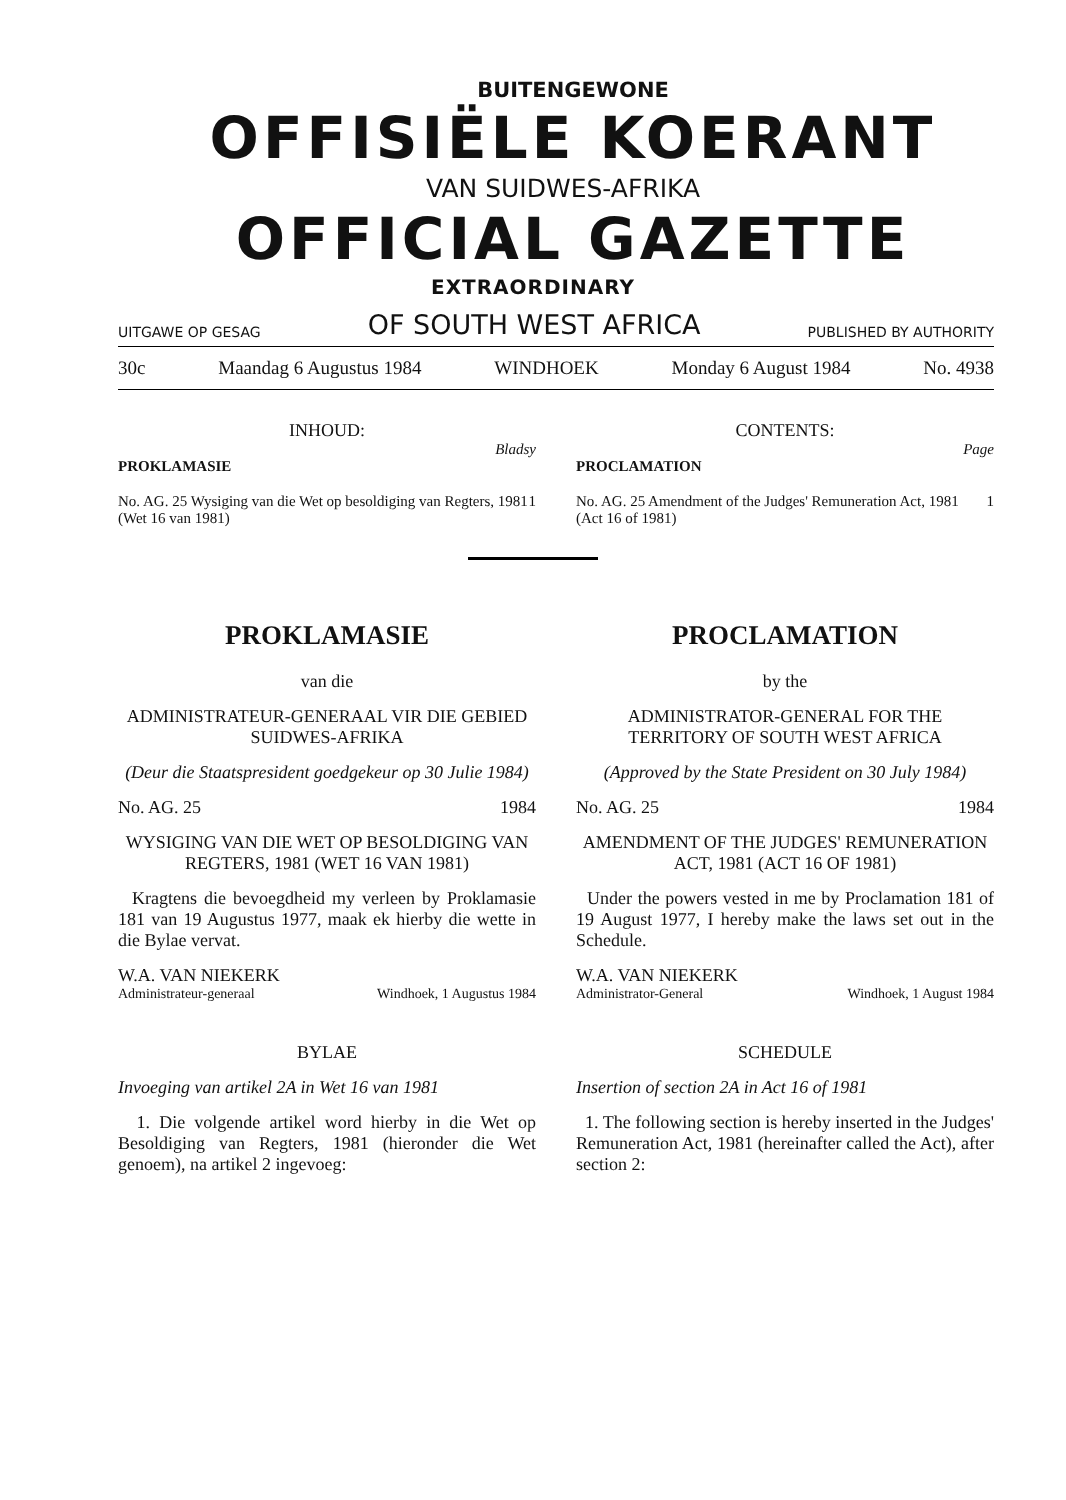BUITENGEWONE
OFFISIËLE KOERANT
VAN SUIDWES-AFRIKA
OFFICIAL GAZETTE
EXTRAORDINARY
UITGAWE OP GESAG OF SOUTH WEST AFRICA PUBLISHED BY AUTHORITY
30c Maandag 6 Augustus 1984 WINDHOEK Monday 6 August 1984 No. 4938
INHOUD:
Bladsy
PROKLAMASIE
No. AG. 25 Wysiging van die Wet op besoldiging van Regters, 1981 (Wet 16 van 1981) 1
CONTENTS:
Page
PROCLAMATION
No. AG. 25 Amendment of the Judges' Remuneration Act, 1981 (Act 16 of 1981) 1
PROKLAMASIE
van die
ADMINISTRATEUR-GENERAAL VIR DIE GEBIED SUIDWES-AFRIKA
(Deur die Staatspresident goedgekeur op 30 Julie 1984)
No. AG. 25 1984
WYSIGING VAN DIE WET OP BESOLDIGING VAN REGTERS, 1981 (WET 16 VAN 1981)
Kragtens die bevoegdheid my verleen by Proklamasie 181 van 19 Augustus 1977, maak ek hierby die wette in die Bylae vervat.
W.A. VAN NIEKERK
Administrateur-generaal Windhoek, 1 Augustus 1984
BYLAE
Invoeging van artikel 2A in Wet 16 van 1981
1. Die volgende artikel word hierby in die Wet op Besoldiging van Regters, 1981 (hieronder die Wet genoem), na artikel 2 ingevoeg:
PROCLAMATION
by the
ADMINISTRATOR-GENERAL FOR THE TERRITORY OF SOUTH WEST AFRICA
(Approved by the State President on 30 July 1984)
No. AG. 25 1984
AMENDMENT OF THE JUDGES' REMUNERATION ACT, 1981 (ACT 16 OF 1981)
Under the powers vested in me by Proclamation 181 of 19 August 1977, I hereby make the laws set out in the Schedule.
W.A. VAN NIEKERK
Administrator-General Windhoek, 1 August 1984
SCHEDULE
Insertion of section 2A in Act 16 of 1981
1. The following section is hereby inserted in the Judges' Remuneration Act, 1981 (hereinafter called the Act), after section 2: